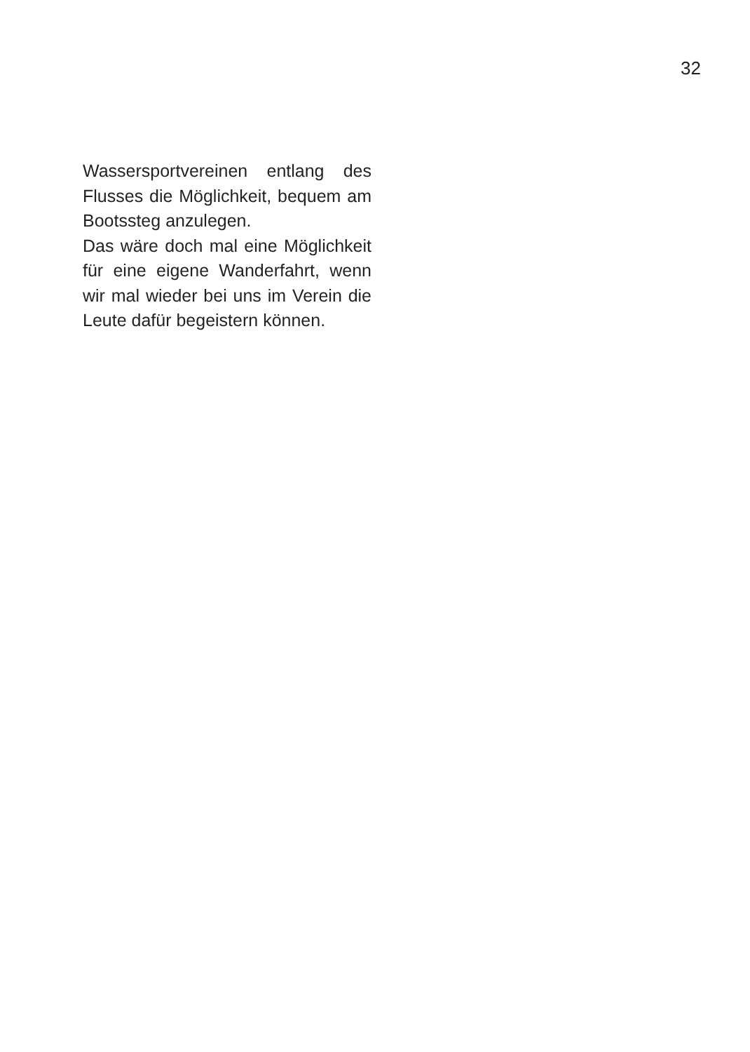32
Wassersportvereinen entlang des Flusses die Möglichkeit, bequem am Bootssteg anzulegen.
Das wäre doch mal eine Möglichkeit für eine eigene Wanderfahrt, wenn wir mal wieder bei uns im Verein die Leute dafür begeistern können.